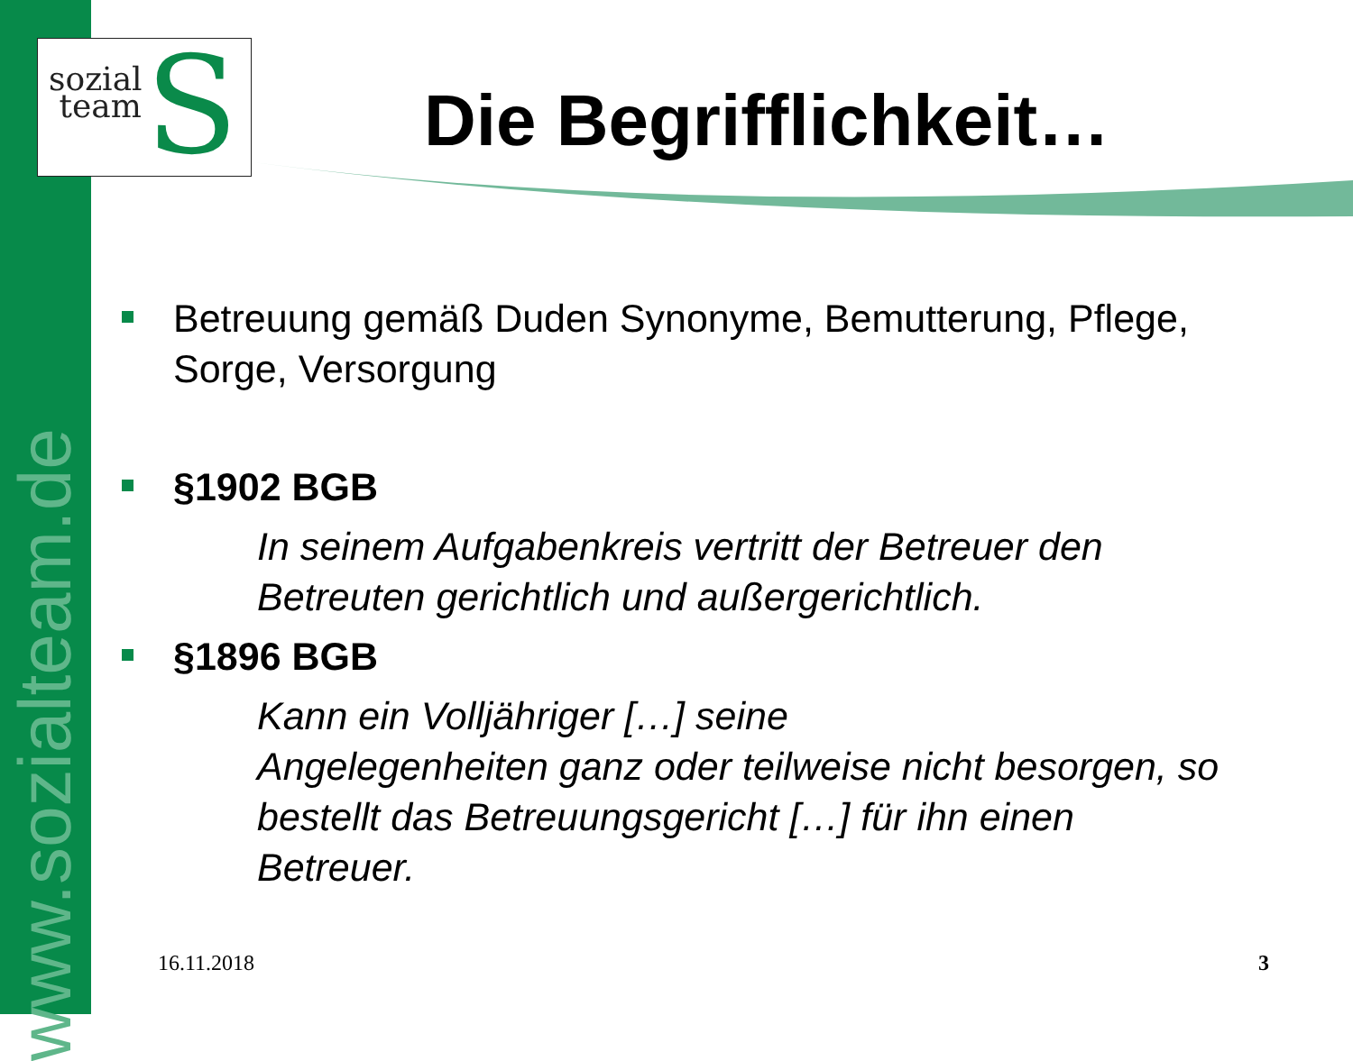www.sozialteam.de
S sozial
team
Die Begrifflichkeit…
Betreuung gemäß Duden Synonyme, Bemutterung, Pflege, Sorge, Versorgung
§1902 BGB
In seinem Aufgabenkreis vertritt der Betreuer den Betreuten gerichtlich und außergerichtlich.
§1896 BGB
Kann ein Volljähriger […] seine
Angelegenheiten ganz oder teilweise nicht besorgen, so bestellt das Betreuungsgericht […] für ihn einen Betreuer.
16.11.2018 3